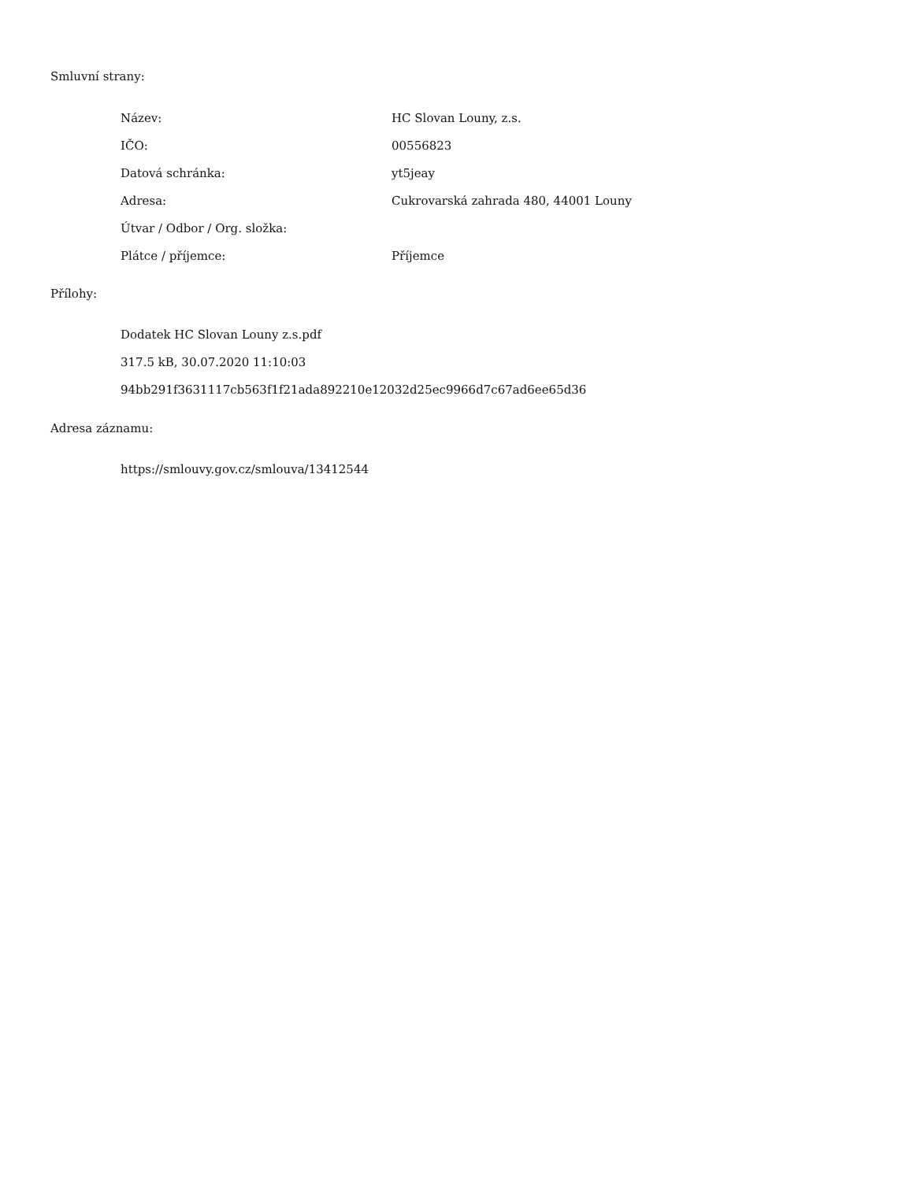Smluvní strany:
| Název: | HC Slovan Louny, z.s. |
| IČO: | 00556823 |
| Datová schránka: | yt5jeay |
| Adresa: | Cukrovarská zahrada 480, 44001 Louny |
| Útvar / Odbor / Org. složka: | |
| Plátce / příjemce: | Příjemce |
Přílohy:
Dodatek HC Slovan Louny z.s.pdf
317.5 kB, 30.07.2020 11:10:03
94bb291f3631117cb563f1f21ada892210e12032d25ec9966d7c67ad6ee65d36
Adresa záznamu:
https://smlouvy.gov.cz/smlouva/13412544